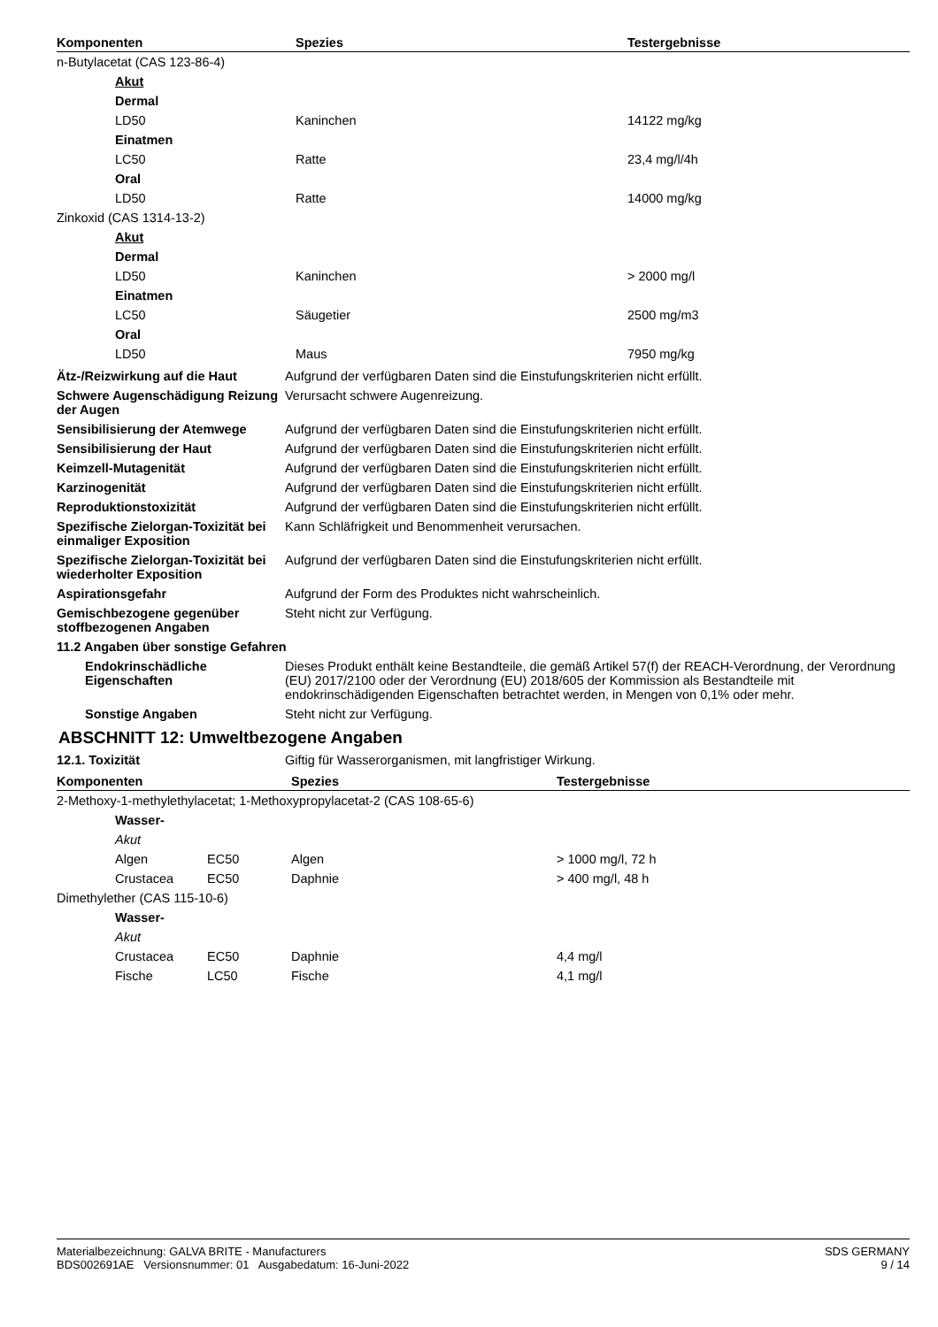| Komponenten | Spezies | Testergebnisse |
| --- | --- | --- |
| n-Butylacetat (CAS 123-86-4) | | |
| Akut | | |
| Dermal | | |
| LD50 | Kaninchen | 14122 mg/kg |
| Einatmen | | |
| LC50 | Ratte | 23,4 mg/l/4h |
| Oral | | |
| LD50 | Ratte | 14000 mg/kg |
| Zinkoxid (CAS 1314-13-2) | | |
| Akut | | |
| Dermal | | |
| LD50 | Kaninchen | > 2000 mg/l |
| Einatmen | | |
| LC50 | Säugetier | 2500 mg/m3 |
| Oral | | |
| LD50 | Maus | 7950 mg/kg |
Ätz-/Reizwirkung auf die Haut Aufgrund der verfügbaren Daten sind die Einstufungskriterien nicht erfüllt.
Schwere Augenschädigung Reizung der Augen
Verursacht schwere Augenreizung.
Sensibilisierung der Atemwege Aufgrund der verfügbaren Daten sind die Einstufungskriterien nicht erfüllt.
Sensibilisierung der Haut Aufgrund der verfügbaren Daten sind die Einstufungskriterien nicht erfüllt.
Keimzell-Mutagenität Aufgrund der verfügbaren Daten sind die Einstufungskriterien nicht erfüllt.
Karzinogenität Aufgrund der verfügbaren Daten sind die Einstufungskriterien nicht erfüllt.
Reproduktionstoxizität Aufgrund der verfügbaren Daten sind die Einstufungskriterien nicht erfüllt.
Spezifische Zielorgan-Toxizität bei einmaliger Exposition
Kann Schläfrigkeit und Benommenheit verursachen.
Spezifische Zielorgan-Toxizität bei wiederholter Exposition
Aufgrund der verfügbaren Daten sind die Einstufungskriterien nicht erfüllt.
Aspirationsgefahr Aufgrund der Form des Produktes nicht wahrscheinlich.
Gemischbezogene gegenüber stoffbezogenen Angaben
Steht nicht zur Verfügung.
11.2 Angaben über sonstige Gefahren
Endokrinschädliche Eigenschaften
Dieses Produkt enthält keine Bestandteile, die gemäß Artikel 57(f) der REACH-Verordnung, der Verordnung (EU) 2017/2100 oder der Verordnung (EU) 2018/605 der Kommission als Bestandteile mit endokrinschädigenden Eigenschaften betrachtet werden, in Mengen von 0,1% oder mehr.
Sonstige Angaben Steht nicht zur Verfügung.
ABSCHNITT 12: Umweltbezogene Angaben
12.1. Toxizität Giftig für Wasserorganismen, mit langfristiger Wirkung.
| Komponenten | | Spezies | Testergebnisse |
| --- | --- | --- | --- |
| 2-Methoxy-1-methylethylacetat; 1-Methoxypropylacetat-2 (CAS 108-65-6) | | | |
| Wasser- | | | |
| Akut | | | |
| Algen | EC50 | Algen | > 1000 mg/l, 72 h |
| Crustacea | EC50 | Daphnie | > 400 mg/l, 48 h |
| Dimethylether (CAS 115-10-6) | | | |
| Wasser- | | | |
| Akut | | | |
| Crustacea | EC50 | Daphnie | 4,4 mg/l |
| Fische | LC50 | Fische | 4,1 mg/l |
Materialbezeichnung: GALVA BRITE - Manufacturers
BDS002691AE Versionsnummer: 01 Ausgabedatum: 16-Juni-2022
SDS GERMANY
9 / 14